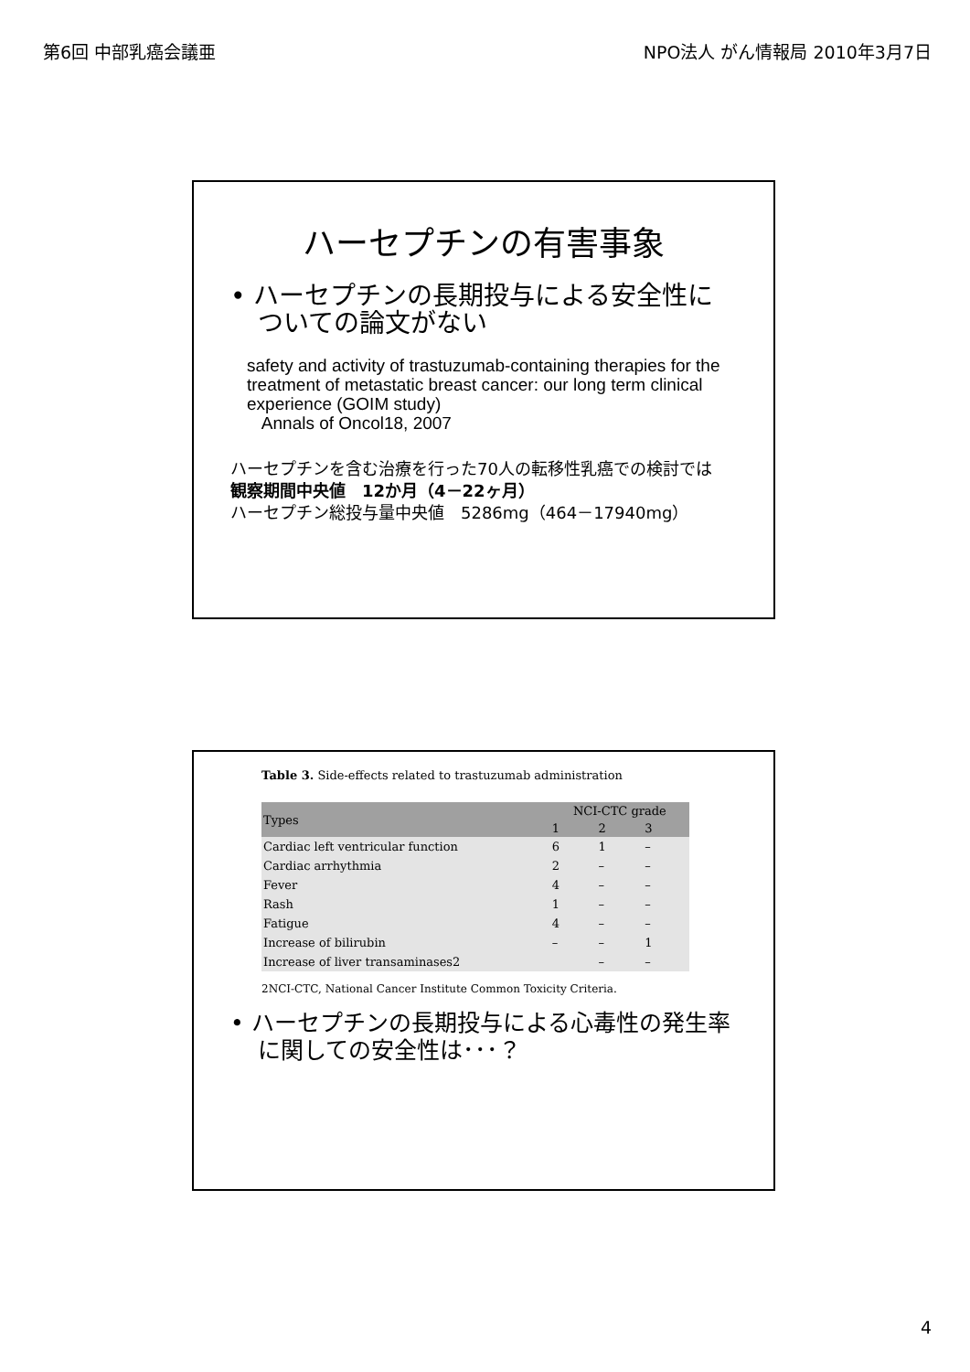第6回 中部乳癌会議亜 NPO法人 がん情報局 2010年3月7日
ハーセプチンの有害事象
• ハーセプチンの長期投与による安全性についての論文がない
safety and activity of trastuzumab-containing therapies for the treatment of metastatic breast cancer: our long term clinical experience (GOIM study)
Annals of Oncol18, 2007
ハーセプチンを含む治療を行った70人の転移性乳癌での検討では
観察期間中央値　12か月（4－22ヶ月）
ハーセプチン総投与量中央値　5286mg（464－17940mg）
Table 3. Side-effects related to trastuzumab administration
| Types | NCI-CTC grade | | |
| --- | --- | --- | --- |
| | 1 | 2 | 3 |
| Cardiac left ventricular function | 6 | 1 | – |
| Cardiac arrhythmia | 2 | – | – |
| Fever | 4 | – | – |
| Rash | 1 | – | – |
| Fatigue | 4 | – | – |
| Increase of bilirubin | – | – | 1 |
| Increase of liver transaminases2 | | – | – |
2NCI-CTC, National Cancer Institute Common Toxicity Criteria.
• ハーセプチンの長期投与による心毒性の発生率に関しての安全性は･･･？
4